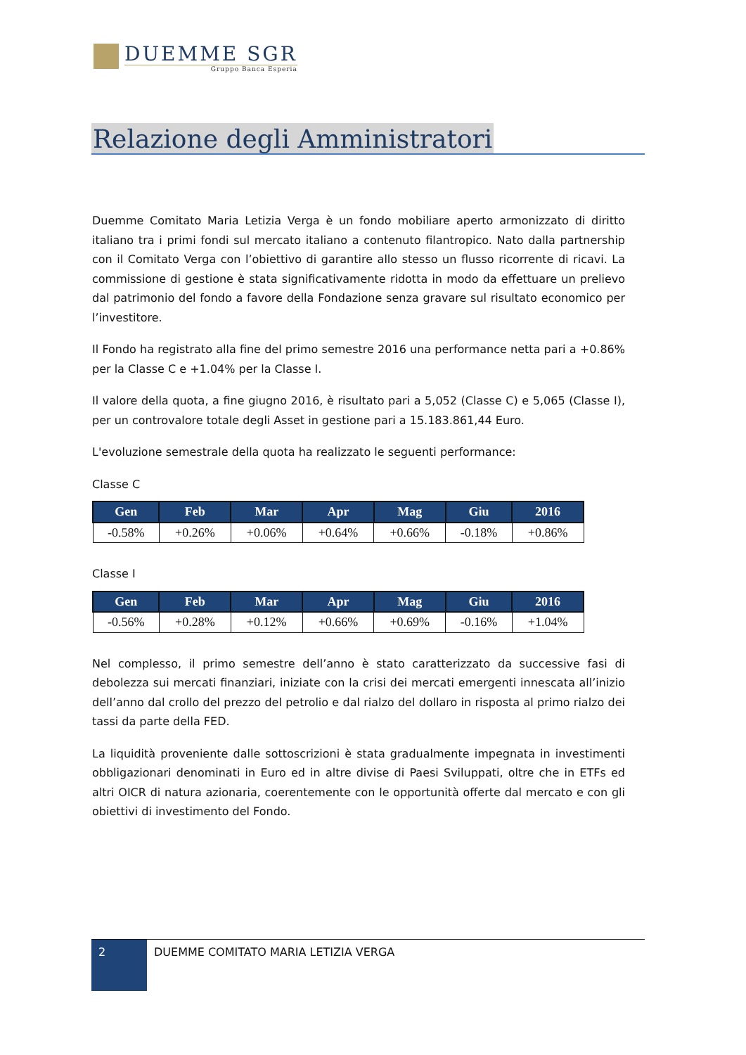DUEMME SGR
Gruppo Banca Esperia
Relazione degli Amministratori
Duemme Comitato Maria Letizia Verga è un fondo mobiliare aperto armonizzato di diritto italiano tra i primi fondi sul mercato italiano a contenuto filantropico. Nato dalla partnership con il Comitato Verga con l’obiettivo di garantire allo stesso un flusso ricorrente di ricavi. La commissione di gestione è stata significativamente ridotta in modo da effettuare un prelievo dal patrimonio del fondo a favore della Fondazione senza gravare sul risultato economico per l’investitore.
Il Fondo ha registrato alla fine del primo semestre 2016 una performance netta pari a +0.86% per la Classe C e +1.04% per la Classe I.
Il valore della quota, a fine giugno 2016, è risultato pari a 5,052 (Classe C) e 5,065 (Classe I), per un controvalore totale degli Asset in gestione pari a 15.183.861,44 Euro.
L'evoluzione semestrale della quota ha realizzato le seguenti performance:
Classe C
| Gen | Feb | Mar | Apr | Mag | Giu | 2016 |
| --- | --- | --- | --- | --- | --- | --- |
| -0.58% | +0.26% | +0.06% | +0.64% | +0.66% | -0.18% | +0.86% |
Classe I
| Gen | Feb | Mar | Apr | Mag | Giu | 2016 |
| --- | --- | --- | --- | --- | --- | --- |
| -0.56% | +0.28% | +0.12% | +0.66% | +0.69% | -0.16% | +1.04% |
Nel complesso, il primo semestre dell’anno è stato caratterizzato da successive fasi di debolezza sui mercati finanziari, iniziate con la crisi dei mercati emergenti innescata all’inizio dell’anno dal crollo del prezzo del petrolio e dal rialzo del dollaro in risposta al primo rialzo dei tassi da parte della FED.
La liquidità proveniente dalle sottoscrizioni è stata gradualmente impegnata in investimenti obbligazionari denominati in Euro ed in altre divise di Paesi Sviluppati, oltre che in ETFs ed altri OICR di natura azionaria, coerentemente con le opportunità offerte dal mercato e con gli obiettivi di investimento del Fondo.
2
DUEMME COMITATO MARIA LETIZIA VERGA